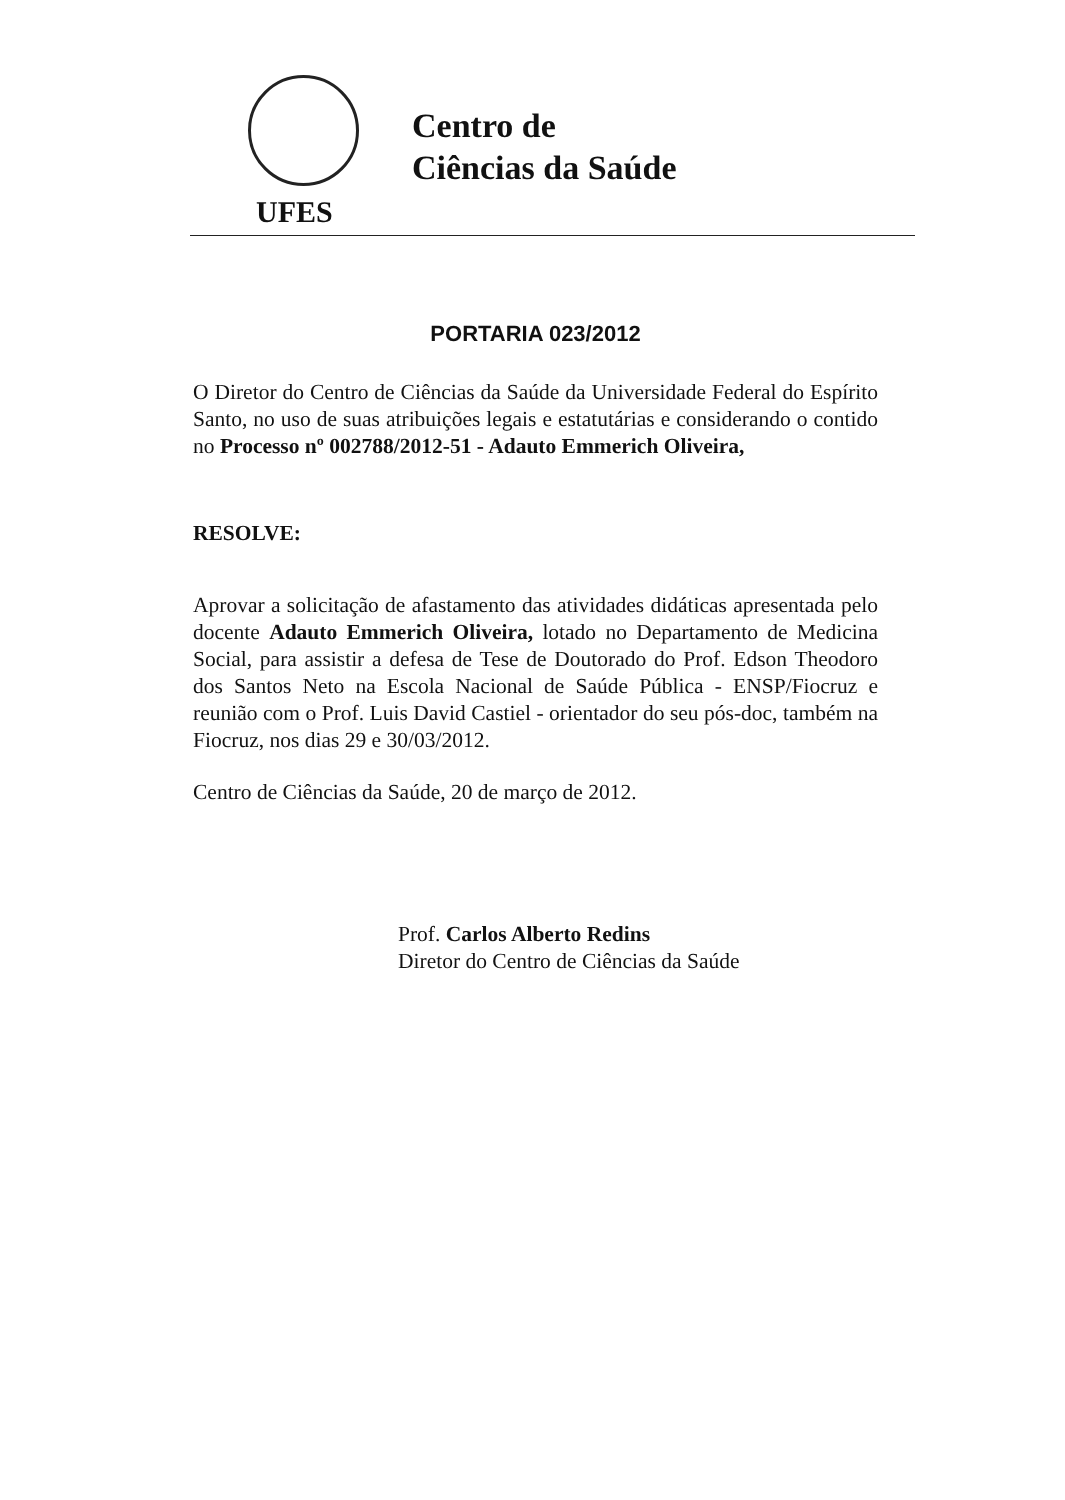Centro de
Ciências da Saúde
UFES
PORTARIA 023/2012
O Diretor do Centro de Ciências da Saúde da Universidade Federal do Espírito Santo, no uso de suas atribuições legais e estatutárias e considerando o contido no Processo nº 002788/2012-51 - Adauto Emmerich Oliveira,
RESOLVE:
Aprovar a solicitação de afastamento das atividades didáticas apresentada pelo docente Adauto Emmerich Oliveira, lotado no Departamento de Medicina Social, para assistir a defesa de Tese de Doutorado do Prof. Edson Theodoro dos Santos Neto na Escola Nacional de Saúde Pública - ENSP/Fiocruz e reunião com o Prof. Luis David Castiel - orientador do seu pós-doc, também na Fiocruz, nos dias 29 e 30/03/2012.
Centro de Ciências da Saúde, 20 de março de 2012.
Prof. Carlos Alberto Redins
Diretor do Centro de Ciências da Saúde